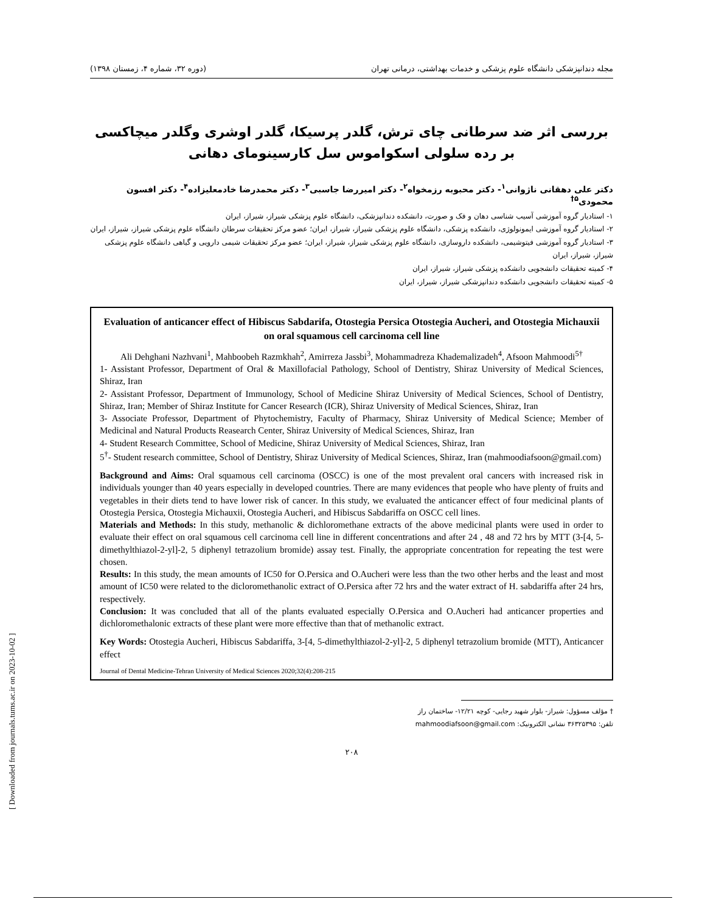مجله دندانپزشکی دانشگاه علوم پزشکی و خدمات بهداشتی، درمانی تهران (دوره ۳۲، شماره ۴، زمستان ۱۳۹۸)
بررسی اثر ضد سرطانی چای ترش، گلدر پرسیکا، گلدر اوشری وگلدر میچاکسی بر رده سلولی اسکواموس سل کارسینومای دهانی
دکتر علی دهقانی ناژوانی<sup>۱</sup>- دکتر محبوبه رزمخواه<sup>۲</sup>- دکتر امیررضا جاسبی<sup>۳</sup>- دکتر محمدرضا خادمعلیزاده<sup>۴</sup>- دکتر افسون محمودی<sup>۵†</sup>
۱- استادیار گروه آموزشی آسیب شناسی دهان و فک و صورت، دانشکده دندانپزشکی، دانشگاه علوم پزشکی شیراز، شیراز، ایران
۲- استادیار گروه آموزشی ایمونولوژی، دانشکده پزشکی، دانشگاه علوم پزشکی شیراز، شیراز، ایران؛ عضو مرکز تحقیقات سرطان دانشگاه علوم پزشکی شیراز، شیراز، ایران
۳- استادیار گروه آموزشی فیتوشیمی، دانشکده داروسازی، دانشگاه علوم پزشکی شیراز، شیراز، ایران؛ عضو مرکز تحقیقات شیمی دارویی و گیاهی دانشگاه علوم پزشکی شیراز، شیراز، ایران
۴- کمیته تحقیقات دانشجویی دانشکده پزشکی شیراز، شیراز، ایران
۵- کمیته تحقیقات دانشجویی دانشکده دندانپزشکی شیراز، شیراز، ایران
Evaluation of anticancer effect of Hibiscus Sabdarifa, Otostegia Persica Otostegia Aucheri, and Otostegia Michauxii on oral squamous cell carcinoma cell line
Ali Dehghani Nazhvani<sup>1</sup>, Mahboobeh Razmkhah<sup>2</sup>, Amirreza Jassbi<sup>3</sup>, Mohammadreza Khademalizadeh<sup>4</sup>, Afsoon Mahmoodi<sup>5†</sup>
1- Assistant Professor, Department of Oral & Maxillofacial Pathology, School of Dentistry, Shiraz University of Medical Sciences, Shiraz, Iran
2- Assistant Professor, Department of Immunology, School of Medicine Shiraz University of Medical Sciences, School of Dentistry, Shiraz, Iran; Member of Shiraz Institute for Cancer Research (ICR), Shiraz University of Medical Sciences, Shiraz, Iran
3- Associate Professor, Department of Phytochemistry, Faculty of Pharmacy, Shiraz University of Medical Science; Member of Medicinal and Natural Products Reasearch Center, Shiraz University of Medical Sciences, Shiraz, Iran
4- Student Research Committee, School of Medicine, Shiraz University of Medical Sciences, Shiraz, Iran
5<sup>†</sup>- Student research committee, School of Dentistry, Shiraz University of Medical Sciences, Shiraz, Iran (mahmoodiafsoon@gmail.com)
Background and Aims: Oral squamous cell carcinoma (OSCC) is one of the most prevalent oral cancers with increased risk in individuals younger than 40 years especially in developed countries. There are many evidences that people who have plenty of fruits and vegetables in their diets tend to have lower risk of cancer. In this study, we evaluated the anticancer effect of four medicinal plants of Otostegia Persica, Otostegia Michauxii, Otostegia Aucheri, and Hibiscus Sabdariffa on OSCC cell lines.
Materials and Methods: In this study, methanolic & dichloromethane extracts of the above medicinal plants were used in order to evaluate their effect on oral squamous cell carcinoma cell line in different concentrations and after 24 , 48 and 72 hrs by MTT (3-[4, 5-dimethylthiazol-2-yl]-2, 5 diphenyl tetrazolium bromide) assay test. Finally, the appropriate concentration for repeating the test were chosen.
Results: In this study, the mean amounts of IC50 for O.Persica and O.Aucheri were less than the two other herbs and the least and most amount of IC50 were related to the dicloromethanolic extract of O.Persica after 72 hrs and the water extract of H. sabdariffa after 24 hrs, respectively.
Conclusion: It was concluded that all of the plants evaluated especially O.Persica and O.Aucheri had anticancer properties and dichloromethalonic extracts of these plant were more effective than that of methanolic extract.
Key Words: Otostegia Aucheri, Hibiscus Sabdariffa, 3-[4, 5-dimethylthiazol-2-yl]-2, 5 diphenyl tetrazolium bromide (MTT), Anticancer effect
Journal of Dental Medicine-Tehran University of Medical Sciences 2020;32(4):208-215
† مؤلف مسؤول: شیراز- بلوار شهید رجایی- کوچه ۱۲/۲۱- ساختمان راز
تلفن: ۳۶۳۲۵۳۹۵ نشانی الکترونیک: mahmoodiafsoon@gmail.com
۲۰۸
[ Downloaded from journals.tums.ac.ir on 2023-10-02 ]